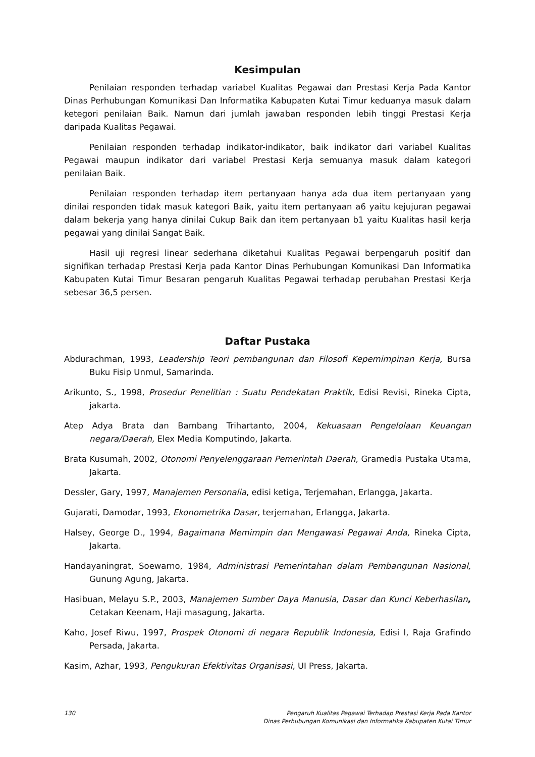Kesimpulan
Penilaian responden terhadap variabel Kualitas Pegawai dan Prestasi Kerja Pada Kantor Dinas Perhubungan Komunikasi Dan Informatika Kabupaten Kutai Timur keduanya masuk dalam ketegori penilaian Baik. Namun dari jumlah jawaban responden lebih tinggi Prestasi Kerja daripada Kualitas Pegawai.
Penilaian responden terhadap indikator-indikator, baik indikator dari variabel Kualitas Pegawai maupun indikator dari variabel Prestasi Kerja semuanya masuk dalam kategori penilaian Baik.
Penilaian responden terhadap item pertanyaan hanya ada dua item pertanyaan yang dinilai responden tidak masuk kategori Baik, yaitu item pertanyaan a6 yaitu kejujuran pegawai dalam bekerja yang hanya dinilai Cukup Baik dan item pertanyaan b1 yaitu Kualitas hasil kerja pegawai yang dinilai Sangat Baik.
Hasil uji regresi linear sederhana diketahui Kualitas Pegawai berpengaruh positif dan signifikan terhadap Prestasi Kerja pada Kantor Dinas Perhubungan Komunikasi Dan Informatika Kabupaten Kutai Timur Besaran pengaruh Kualitas Pegawai terhadap perubahan Prestasi Kerja sebesar 36,5 persen.
Daftar Pustaka
Abdurachman, 1993, Leadership Teori pembangunan dan Filosofi Kepemimpinan Kerja, Bursa Buku Fisip Unmul, Samarinda.
Arikunto, S., 1998, Prosedur Penelitian : Suatu Pendekatan Praktik, Edisi Revisi, Rineka Cipta, jakarta.
Atep Adya Brata dan Bambang Trihartanto, 2004, Kekuasaan Pengelolaan Keuangan negara/Daerah, Elex Media Komputindo, Jakarta.
Brata Kusumah, 2002, Otonomi Penyelenggaraan Pemerintah Daerah, Gramedia Pustaka Utama, Jakarta.
Dessler, Gary, 1997, Manajemen Personalia, edisi ketiga, Terjemahan, Erlangga, Jakarta.
Gujarati, Damodar, 1993, Ekonometrika Dasar, terjemahan, Erlangga, Jakarta.
Halsey, George D., 1994, Bagaimana Memimpin dan Mengawasi Pegawai Anda, Rineka Cipta, Jakarta.
Handayaningrat, Soewarno, 1984, Administrasi Pemerintahan dalam Pembangunan Nasional, Gunung Agung, Jakarta.
Hasibuan, Melayu S.P., 2003, Manajemen Sumber Daya Manusia, Dasar dan Kunci Keberhasilan, Cetakan Keenam, Haji masagung, Jakarta.
Kaho, Josef Riwu, 1997, Prospek Otonomi di negara Republik Indonesia, Edisi I, Raja Grafindo Persada, Jakarta.
Kasim, Azhar, 1993, Pengukuran Efektivitas Organisasi, UI Press, Jakarta.
130 Pengaruh Kualitas Pegawai Terhadap Prestasi Kerja Pada Kantor
Dinas Perhubungan Komunikasi dan Informatika Kabupaten Kutai Timur